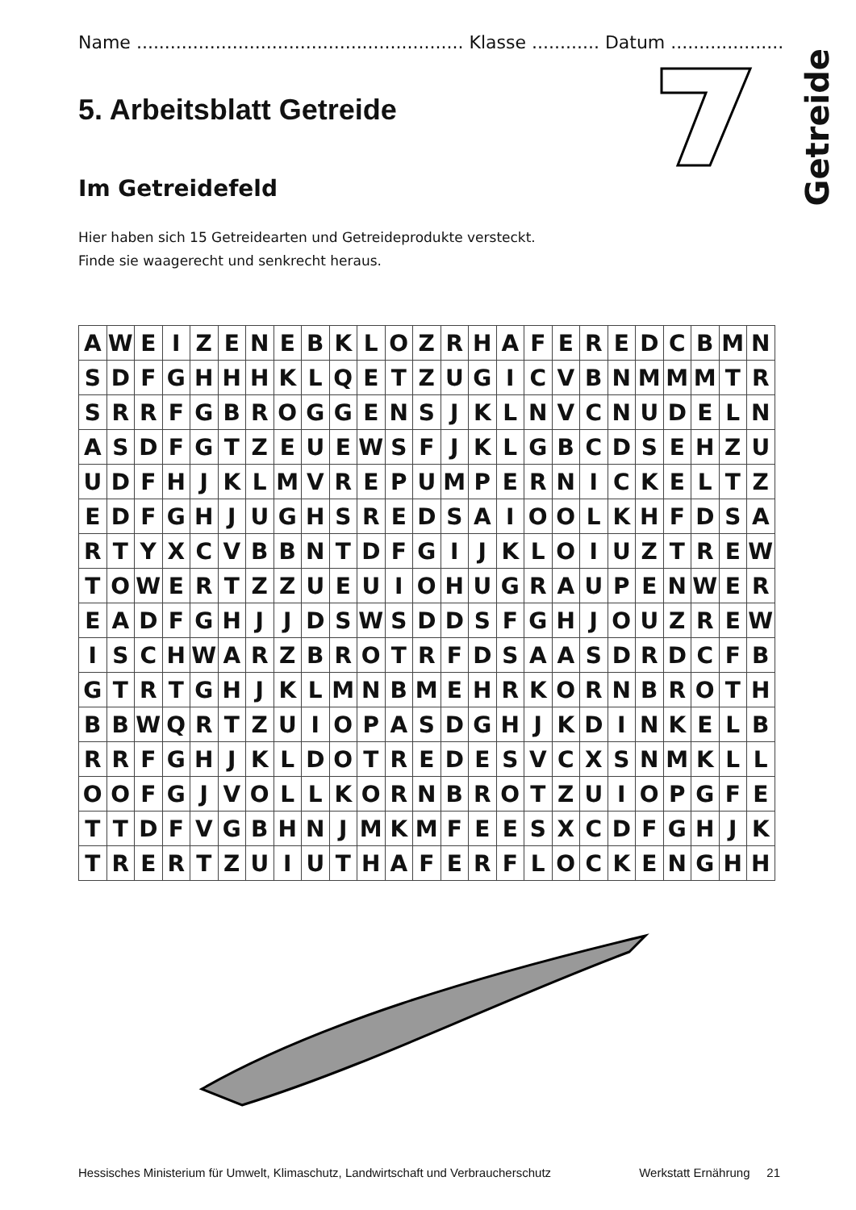Getreide
Name .......................................................... Klasse ............ Datum ....................
5. Arbeitsblatt Getreide
Im Getreidefeld
Hier haben sich 15 Getreidearten und Getreideprodukte versteckt.
Finde sie waagerecht und senkrecht heraus.
| A | W | E | I | Z | E | N | E | B | K | L | O | Z | R | H | A | F | E | R | E | D | C | B | M | N |
| S | D | F | G | H | H | H | K | L | Q | E | T | Z | U | G | I | C | V | B | N | M | M | M | T | R |
| S | R | R | F | G | B | R | O | G | G | E | N | S | J | K | L | N | V | C | N | U | D | E | L | N |
| A | S | D | F | G | T | Z | E | U | E | W | S | F | J | K | L | G | B | C | D | S | E | H | Z | U |
| U | D | F | H | J | K | L | M | V | R | E | P | U | M | P | E | R | N | I | C | K | E | L | T | Z |
| E | D | F | G | H | J | U | G | H | S | R | E | D | S | A | I | O | O | L | K | H | F | D | S | A |
| R | T | Y | X | C | V | B | B | N | T | D | F | G | I | J | K | L | O | I | U | Z | T | R | E | W |
| T | O | W | E | R | T | Z | Z | U | E | U | I | O | H | U | G | R | A | U | P | E | N | W | E | R |
| E | A | D | F | G | H | J | J | D | S | W | S | D | D | S | F | G | H | J | O | U | Z | R | E | W |
| I | S | C | H | W | A | R | Z | B | R | O | T | R | F | D | S | A | A | S | D | R | D | C | F | B |
| G | T | R | T | G | H | J | K | L | M | N | B | M | E | H | R | K | O | R | N | B | R | O | T | H |
| B | B | W | Q | R | T | Z | U | I | O | P | A | S | D | G | H | J | K | D | I | N | K | E | L | B |
| R | R | F | G | H | J | K | L | D | O | T | R | E | D | E | S | V | C | X | S | N | M | K | L | L |
| O | O | F | G | J | V | O | L | L | K | O | R | N | B | R | O | T | Z | U | I | O | P | G | F | E |
| T | T | D | F | V | G | B | H | N | J | M | K | M | F | E | E | S | X | C | D | F | G | H | J | K |
| T | R | E | R | T | Z | U | I | U | T | H | A | F | E | R | F | L | O | C | K | E | N | G | H | H |
Hessisches Ministerium für Umwelt, Klimaschutz, Landwirtschaft und Verbraucherschutz Werkstatt Ernährung 21